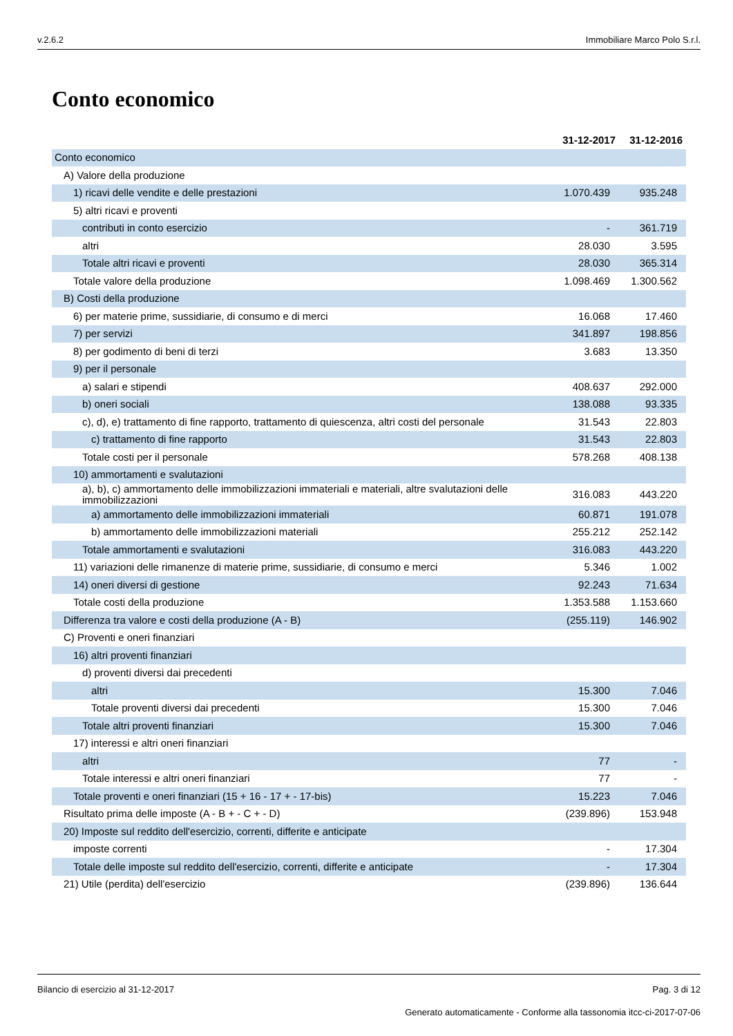v.2.6.2 Immobiliare Marco Polo S.r.l.
Conto economico
| | 31-12-2017 | 31-12-2016 |
| --- | --- | --- |
| Conto economico | | |
| A) Valore della produzione | | |
| 1) ricavi delle vendite e delle prestazioni | 1.070.439 | 935.248 |
| 5) altri ricavi e proventi | | |
| contributi in conto esercizio | - | 361.719 |
| altri | 28.030 | 3.595 |
| Totale altri ricavi e proventi | 28.030 | 365.314 |
| Totale valore della produzione | 1.098.469 | 1.300.562 |
| B) Costi della produzione | | |
| 6) per materie prime, sussidiarie, di consumo e di merci | 16.068 | 17.460 |
| 7) per servizi | 341.897 | 198.856 |
| 8) per godimento di beni di terzi | 3.683 | 13.350 |
| 9) per il personale | | |
| a) salari e stipendi | 408.637 | 292.000 |
| b) oneri sociali | 138.088 | 93.335 |
| c), d), e) trattamento di fine rapporto, trattamento di quiescenza, altri costi del personale | 31.543 | 22.803 |
| c) trattamento di fine rapporto | 31.543 | 22.803 |
| Totale costi per il personale | 578.268 | 408.138 |
| 10) ammortamenti e svalutazioni | | |
| a), b), c) ammortamento delle immobilizzazioni immateriali e materiali, altre svalutazioni delle immobilizzazioni | 316.083 | 443.220 |
| a) ammortamento delle immobilizzazioni immateriali | 60.871 | 191.078 |
| b) ammortamento delle immobilizzazioni materiali | 255.212 | 252.142 |
| Totale ammortamenti e svalutazioni | 316.083 | 443.220 |
| 11) variazioni delle rimanenze di materie prime, sussidiarie, di consumo e merci | 5.346 | 1.002 |
| 14) oneri diversi di gestione | 92.243 | 71.634 |
| Totale costi della produzione | 1.353.588 | 1.153.660 |
| Differenza tra valore e costi della produzione (A - B) | (255.119) | 146.902 |
| C) Proventi e oneri finanziari | | |
| 16) altri proventi finanziari | | |
| d) proventi diversi dai precedenti | | |
| altri | 15.300 | 7.046 |
| Totale proventi diversi dai precedenti | 15.300 | 7.046 |
| Totale altri proventi finanziari | 15.300 | 7.046 |
| 17) interessi e altri oneri finanziari | | |
| altri | 77 | - |
| Totale interessi e altri oneri finanziari | 77 | - |
| Totale proventi e oneri finanziari (15 + 16 - 17 + - 17-bis) | 15.223 | 7.046 |
| Risultato prima delle imposte (A - B + - C + - D) | (239.896) | 153.948 |
| 20) Imposte sul reddito dell'esercizio, correnti, differite e anticipate | | |
| imposte correnti | - | 17.304 |
| Totale delle imposte sul reddito dell'esercizio, correnti, differite e anticipate | - | 17.304 |
| 21) Utile (perdita) dell'esercizio | (239.896) | 136.644 |
Bilancio di esercizio al 31-12-2017 Pag. 3 di 12
Generato automaticamente - Conforme alla tassonomia itcc-ci-2017-07-06